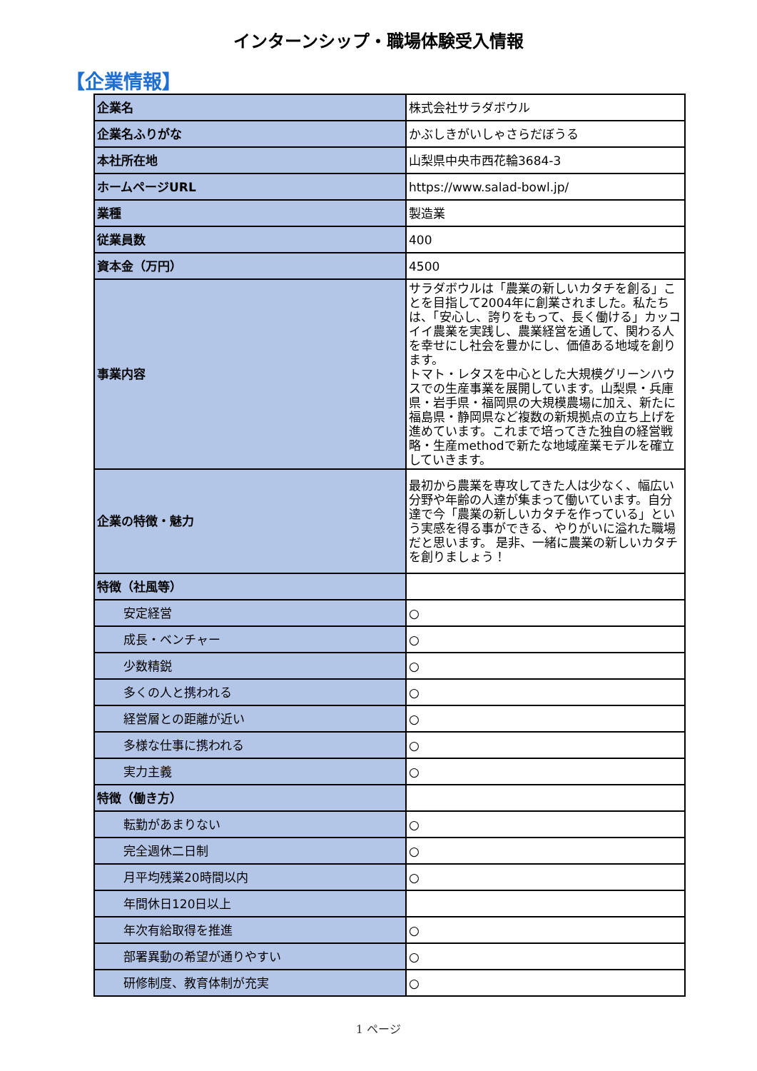インターンシップ・職場体験受入情報
【企業情報】
| 企業名 | 株式会社サラダボウル |
| 企業名ふりがな | かぶしきがいしゃさらだぼうる |
| 本社所在地 | 山梨県中央市西花輪3684-3 |
| ホームページURL | https://www.salad-bowl.jp/ |
| 業種 | 製造業 |
| 従業員数 | 400 |
| 資本金（万円） | 4500 |
| 事業内容 | サラダボウルは「農業の新しいカタチを創る」ことを目指して2004年に創業されました。私たちは、「安心し、誇りをもって、長く働ける」カッコイイ農業を実践し、農業経営を通して、関わる人を幸せにし社会を豊かにし、価値ある地域を創ります。 トマト・レタスを中心とした大規模グリーンハウスでの生産事業を展開しています。山梨県・兵庫県・岩手県・福岡県の大規模農場に加え、新たに福島県・静岡県など複数の新規拠点の立ち上げを進めています。これまで培ってきた独自の経営戦略・生産methodで新たな地域産業モデルを確立していきます。 |
| 企業の特徴・魅力 | 最初から農業を専攻してきた人は少なく、幅広い分野や年齢の人達が集まって働いています。自分達で今「農業の新しいカタチを作っている」という実感を得る事ができる、やりがいに溢れた職場だと思います。 是非、一緒に農業の新しいカタチを創りましょう！ |
| 特徴（社風等） | |
| 安定経営 | ○ |
| 成長・ベンチャー | ○ |
| 少数精鋭 | ○ |
| 多くの人と携われる | ○ |
| 経営層との距離が近い | ○ |
| 多様な仕事に携われる | ○ |
| 実力主義 | ○ |
| 特徴（働き方） | |
| 転勤があまりない | ○ |
| 完全週休二日制 | ○ |
| 月平均残業20時間以内 | ○ |
| 年間休日120日以上 | |
| 年次有給取得を推進 | ○ |
| 部署異動の希望が通りやすい | ○ |
| 研修制度、教育体制が充実 | ○ |
1 ページ